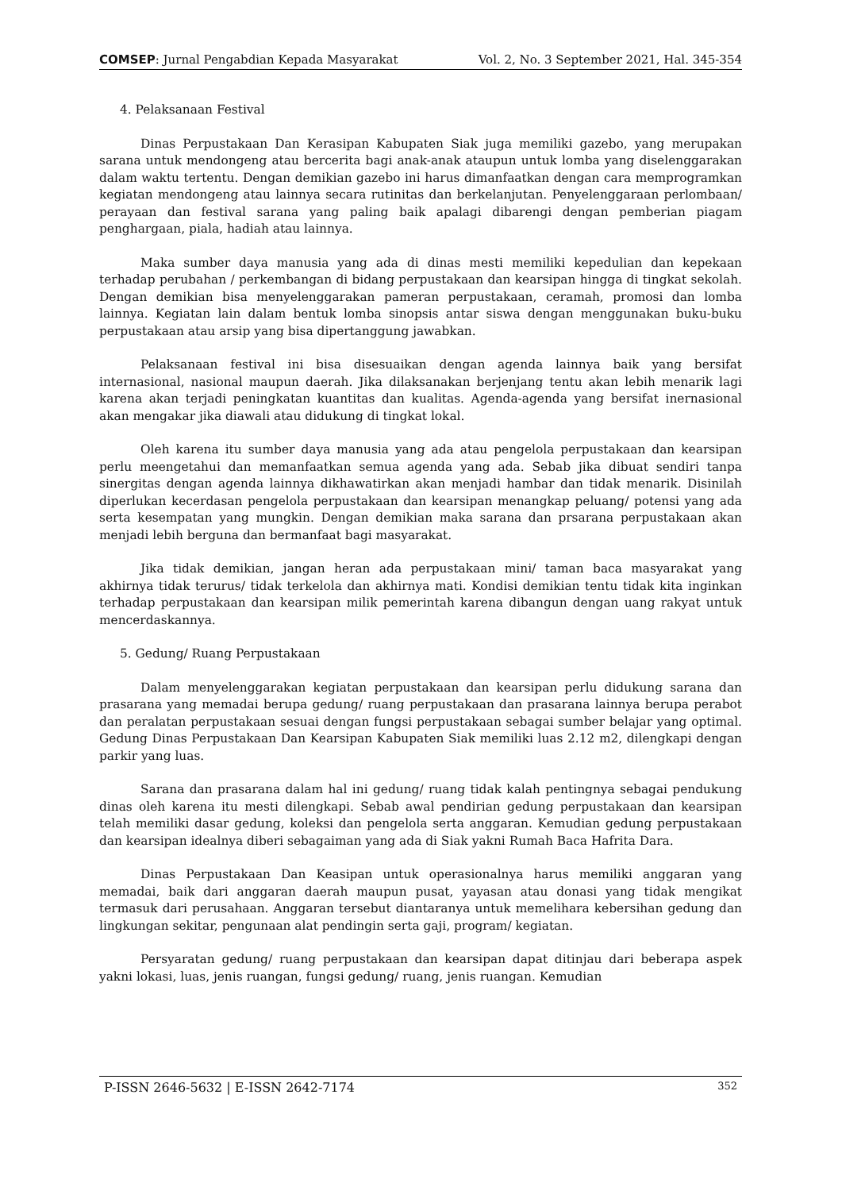COMSEP: Jurnal Pengabdian Kepada Masyarakat Vol. 2, No. 3 September 2021, Hal. 345-354
4. Pelaksanaan Festival
Dinas Perpustakaan Dan Kerasipan Kabupaten Siak juga memiliki gazebo, yang merupakan sarana untuk mendongeng atau bercerita bagi anak-anak ataupun untuk lomba yang diselenggarakan dalam waktu tertentu. Dengan demikian gazebo ini harus dimanfaatkan dengan cara memprogramkan kegiatan mendongeng atau lainnya secara rutinitas dan berkelanjutan. Penyelenggaraan perlombaan/ perayaan dan festival sarana yang paling baik apalagi dibarengi dengan pemberian piagam penghargaan, piala, hadiah atau lainnya.
Maka sumber daya manusia yang ada di dinas mesti memiliki kepedulian dan kepekaan terhadap perubahan / perkembangan di bidang perpustakaan dan kearsipan hingga di tingkat sekolah. Dengan demikian bisa menyelenggarakan pameran perpustakaan, ceramah, promosi dan lomba lainnya. Kegiatan lain dalam bentuk lomba sinopsis antar siswa dengan menggunakan buku-buku perpustakaan atau arsip yang bisa dipertanggung jawabkan.
Pelaksanaan festival ini bisa disesuaikan dengan agenda lainnya baik yang bersifat internasional, nasional maupun daerah. Jika dilaksanakan berjenjang tentu akan lebih menarik lagi karena akan terjadi peningkatan kuantitas dan kualitas. Agenda-agenda yang bersifat inernasional akan mengakar jika diawali atau didukung di tingkat lokal.
Oleh karena itu sumber daya manusia yang ada atau pengelola perpustakaan dan kearsipan perlu meengetahui dan memanfaatkan semua agenda yang ada. Sebab jika dibuat sendiri tanpa sinergitas dengan agenda lainnya dikhawatirkan akan menjadi hambar dan tidak menarik. Disinilah diperlukan kecerdasan pengelola perpustakaan dan kearsipan menangkap peluang/ potensi yang ada serta kesempatan yang mungkin. Dengan demikian maka sarana dan prsarana perpustakaan akan menjadi lebih berguna dan bermanfaat bagi masyarakat.
Jika tidak demikian, jangan heran ada perpustakaan mini/ taman baca masyarakat yang akhirnya tidak terurus/ tidak terkelola dan akhirnya mati. Kondisi demikian tentu tidak kita inginkan terhadap perpustakaan dan kearsipan milik pemerintah karena dibangun dengan uang rakyat untuk mencerdaskannya.
5. Gedung/ Ruang Perpustakaan
Dalam menyelenggarakan kegiatan perpustakaan dan kearsipan perlu didukung sarana dan prasarana yang memadai berupa gedung/ ruang perpustakaan dan prasarana lainnya berupa perabot dan peralatan perpustakaan sesuai dengan fungsi perpustakaan sebagai sumber belajar yang optimal. Gedung Dinas Perpustakaan Dan Kearsipan Kabupaten Siak memiliki luas 2.12 m2, dilengkapi dengan parkir yang luas.
Sarana dan prasarana dalam hal ini gedung/ ruang tidak kalah pentingnya sebagai pendukung dinas oleh karena itu mesti dilengkapi. Sebab awal pendirian gedung perpustakaan dan kearsipan telah memiliki dasar gedung, koleksi dan pengelola serta anggaran. Kemudian gedung perpustakaan dan kearsipan idealnya diberi sebagaiman yang ada di Siak yakni Rumah Baca Hafrita Dara.
Dinas Perpustakaan Dan Keasipan untuk operasionalnya harus memiliki anggaran yang memadai, baik dari anggaran daerah maupun pusat, yayasan atau donasi yang tidak mengikat termasuk dari perusahaan. Anggaran tersebut diantaranya untuk memelihara kebersihan gedung dan lingkungan sekitar, pengunaan alat pendingin serta gaji, program/ kegiatan.
Persyaratan gedung/ ruang perpustakaan dan kearsipan dapat ditinjau dari beberapa aspek yakni lokasi, luas, jenis ruangan, fungsi gedung/ ruang, jenis ruangan. Kemudian
P-ISSN 2646-5632 | E-ISSN 2642-7174 352